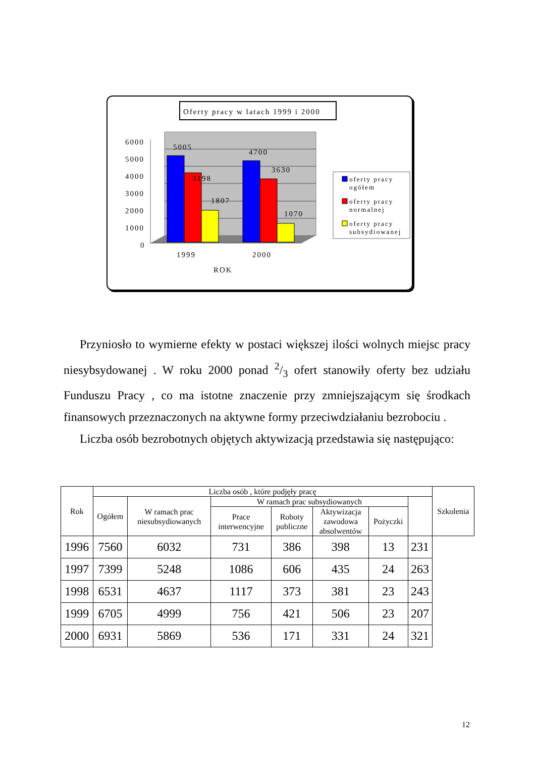Oferty pracy w latach 1999 i 2000
6000
5000
4000
3000
2000
1000
0
5005
3198
1807
4700
3630
1070
1999
2000
ROK
oferty pracy
ogółem
oferty pracy
normalnej
oferty pracy
subsydiowanej
Przyniosło to wymierne efekty w postaci większej ilości wolnych miejsc pracy niesybsydowanej . W roku 2000 ponad 2/3 ofert stanowiły oferty bez udziału Funduszu Pracy , co ma istotne znaczenie przy zmniejszającym się środkach finansowych przeznaczonych na aktywne formy przeciwdziałaniu bezrobociu .
Liczba osób bezrobotnych objętych aktywizacją przedstawia się następująco:
| Rok | Liczba osób , które podjęły pracę | | | | | | | Szkolenia |
| --- | --- | --- | --- | --- | --- | --- | --- | --- |
| | Ogółem | W ramach prac niesubsydiowanych | W ramach prac subsydiowanych | | | | | |
| | | | Prace interwencyjne | Roboty publiczne | Aktywizacja zawodowa absolwentów | Pożyczki | | |
| 1996 | 7560 | 6032 | 731 | 386 | 398 | 13 | 231 | |
| 1997 | 7399 | 5248 | 1086 | 606 | 435 | 24 | 263 | |
| 1998 | 6531 | 4637 | 1117 | 373 | 381 | 23 | 243 | |
| 1999 | 6705 | 4999 | 756 | 421 | 506 | 23 | 207 | |
| 2000 | 6931 | 5869 | 536 | 171 | 331 | 24 | 321 | |
12